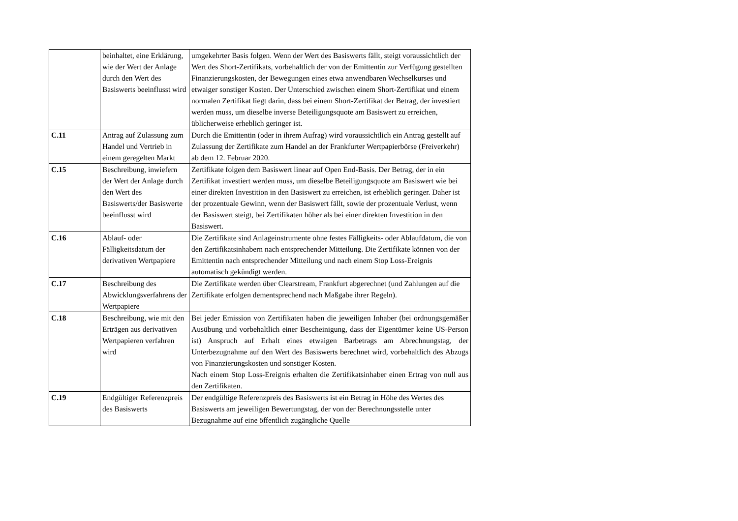| | beinhaltet, eine Erklärung, wie der Wert der Anlage durch den Wert des Basiswerts beeinflusst wird | umgekehrter Basis folgen. Wenn der Wert des Basiswerts fällt, steigt voraussichtlich der Wert des Short-Zertifikats, vorbehaltlich der von der Emittentin zur Verfügung gestellten Finanzierungskosten, der Bewegungen eines etwa anwendbaren Wechselkurses und etwaiger sonstiger Kosten. Der Unterschied zwischen einem Short-Zertifikat und einem normalen Zertifikat liegt darin, dass bei einem Short-Zertifikat der Betrag, der investiert werden muss, um dieselbe inverse Beteiligungsquote am Basiswert zu erreichen, üblicherweise erheblich geringer ist. |
| C.11 | Antrag auf Zulassung zum Handel und Vertrieb in einem geregelten Markt | Durch die Emittentin (oder in ihrem Aufrag) wird voraussichtlich ein Antrag gestellt auf Zulassung der Zertifikate zum Handel an der Frankfurter Wertpapierbörse (Freiverkehr) ab dem 12. Februar 2020. |
| C.15 | Beschreibung, inwiefern der Wert der Anlage durch den Wert des Basiswerts/der Basiswerte beeinflusst wird | Zertifikate folgen dem Basiswert linear auf Open End-Basis. Der Betrag, der in ein Zertifikat investiert werden muss, um dieselbe Beteiligungsquote am Basiswert wie bei einer direkten Investition in den Basiswert zu erreichen, ist erheblich geringer. Daher ist der prozentuale Gewinn, wenn der Basiswert fällt, sowie der prozentuale Verlust, wenn der Basiswert steigt, bei Zertifikaten höher als bei einer direkten Investition in den Basiswert. |
| C.16 | Ablauf- oder Fälligkeitsdatum der derivativen Wertpapiere | Die Zertifikate sind Anlageinstrumente ohne festes Fälligkeits- oder Ablaufdatum, die von den Zertifikatsinhabern nach entsprechender Mitteilung. Die Zertifikate können von der Emittentin nach entsprechender Mitteilung und nach einem Stop Loss-Ereignis automatisch gekündigt werden. |
| C.17 | Beschreibung des Abwicklungsverfahrens der Wertpapiere | Die Zertifikate werden über Clearstream, Frankfurt abgerechnet (und Zahlungen auf die Zertifikate erfolgen dementsprechend nach Maßgabe ihrer Regeln). |
| C.18 | Beschreibung, wie mit den Erträgen aus derivativen Wertpapieren verfahren wird | Bei jeder Emission von Zertifikaten haben die jeweiligen Inhaber (bei ordnungsgemäßer Ausübung und vorbehaltlich einer Bescheinigung, dass der Eigentümer keine US-Person ist) Anspruch auf Erhalt eines etwaigen Barbetrags am Abrechnungstag, der Unterbezugnahme auf den Wert des Basiswerts berechnet wird, vorbehaltlich des Abzugs von Finanzierungskosten und sonstiger Kosten. Nach einem Stop Loss-Ereignis erhalten die Zertifikatsinhaber einen Ertrag von null aus den Zertifikaten. |
| C.19 | Endgültiger Referenzpreis des Basiswerts | Der endgültige Referenzpreis des Basiswerts ist ein Betrag in Höhe des Wertes des Basiswerts am jeweiligen Bewertungstag, der von der Berechnungsstelle unter Bezugnahme auf eine öffentlich zugängliche Quelle |